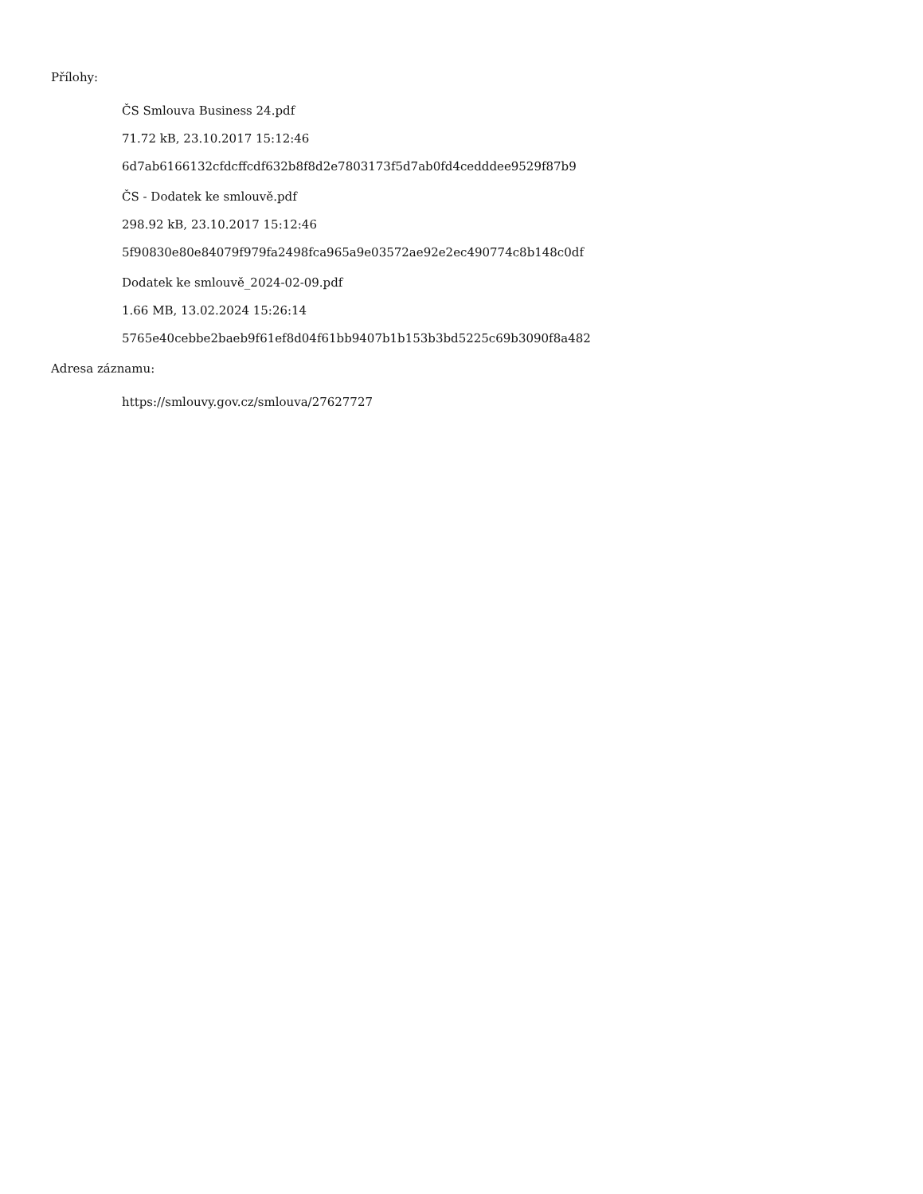Přílohy:
ČS Smlouva Business 24.pdf
71.72 kB, 23.10.2017 15:12:46
6d7ab6166132cfdcffcdf632b8f8d2e7803173f5d7ab0fd4cedddee9529f87b9
ČS - Dodatek ke smlouvě.pdf
298.92 kB, 23.10.2017 15:12:46
5f90830e80e84079f979fa2498fca965a9e03572ae92e2ec490774c8b148c0df
Dodatek ke smlouvě_2024-02-09.pdf
1.66 MB, 13.02.2024 15:26:14
5765e40cebbe2baeb9f61ef8d04f61bb9407b1b153b3bd5225c69b3090f8a482
Adresa záznamu:
https://smlouvy.gov.cz/smlouva/27627727